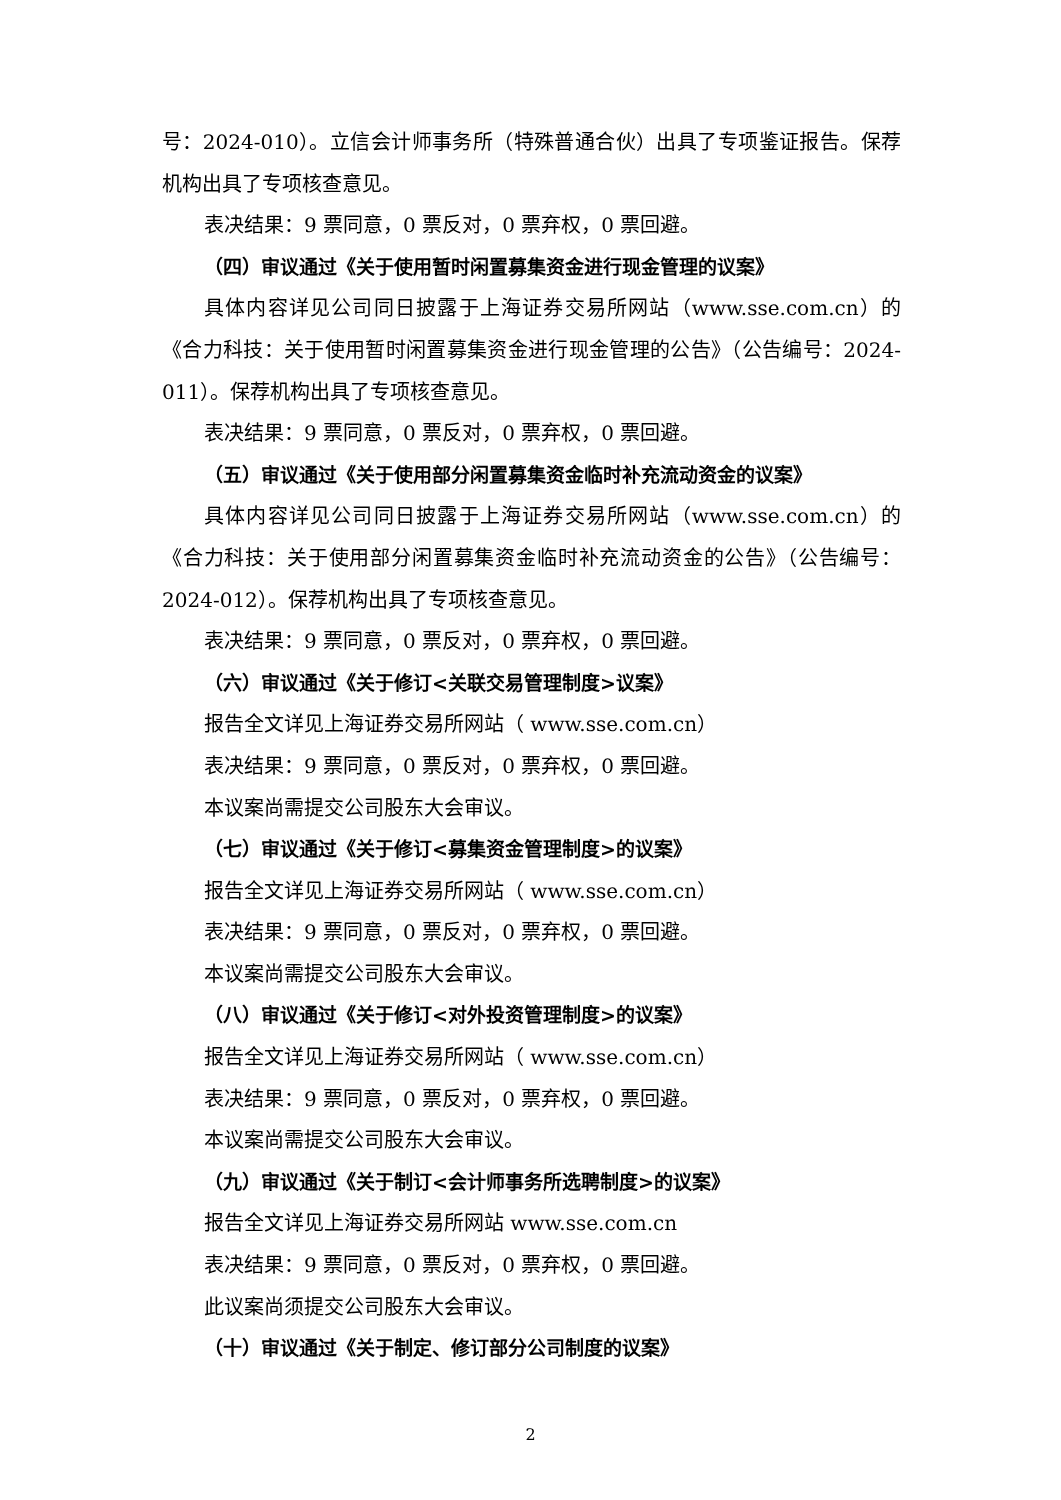号：2024-010）。立信会计师事务所（特殊普通合伙）出具了专项鉴证报告。保荐机构出具了专项核查意见。
表决结果：9 票同意，0 票反对，0 票弃权，0 票回避。
（四）审议通过《关于使用暂时闲置募集资金进行现金管理的议案》
具体内容详见公司同日披露于上海证券交易所网站（www.sse.com.cn）的《合力科技：关于使用暂时闲置募集资金进行现金管理的公告》（公告编号：2024-011）。保荐机构出具了专项核查意见。
表决结果：9 票同意，0 票反对，0 票弃权，0 票回避。
（五）审议通过《关于使用部分闲置募集资金临时补充流动资金的议案》
具体内容详见公司同日披露于上海证券交易所网站（www.sse.com.cn）的《合力科技：关于使用部分闲置募集资金临时补充流动资金的公告》（公告编号：2024-012）。保荐机构出具了专项核查意见。
表决结果：9 票同意，0 票反对，0 票弃权，0 票回避。
（六）审议通过《关于修订<关联交易管理制度>议案》
报告全文详见上海证券交易所网站（ www.sse.com.cn）
表决结果：9 票同意，0 票反对，0 票弃权，0 票回避。
本议案尚需提交公司股东大会审议。
（七）审议通过《关于修订<募集资金管理制度>的议案》
报告全文详见上海证券交易所网站（ www.sse.com.cn）
表决结果：9 票同意，0 票反对，0 票弃权，0 票回避。
本议案尚需提交公司股东大会审议。
（八）审议通过《关于修订<对外投资管理制度>的议案》
报告全文详见上海证券交易所网站（ www.sse.com.cn）
表决结果：9 票同意，0 票反对，0 票弃权，0 票回避。
本议案尚需提交公司股东大会审议。
（九）审议通过《关于制订<会计师事务所选聘制度>的议案》
报告全文详见上海证券交易所网站 www.sse.com.cn
表决结果：9 票同意，0 票反对，0 票弃权，0 票回避。
此议案尚须提交公司股东大会审议。
（十）审议通过《关于制定、修订部分公司制度的议案》
2